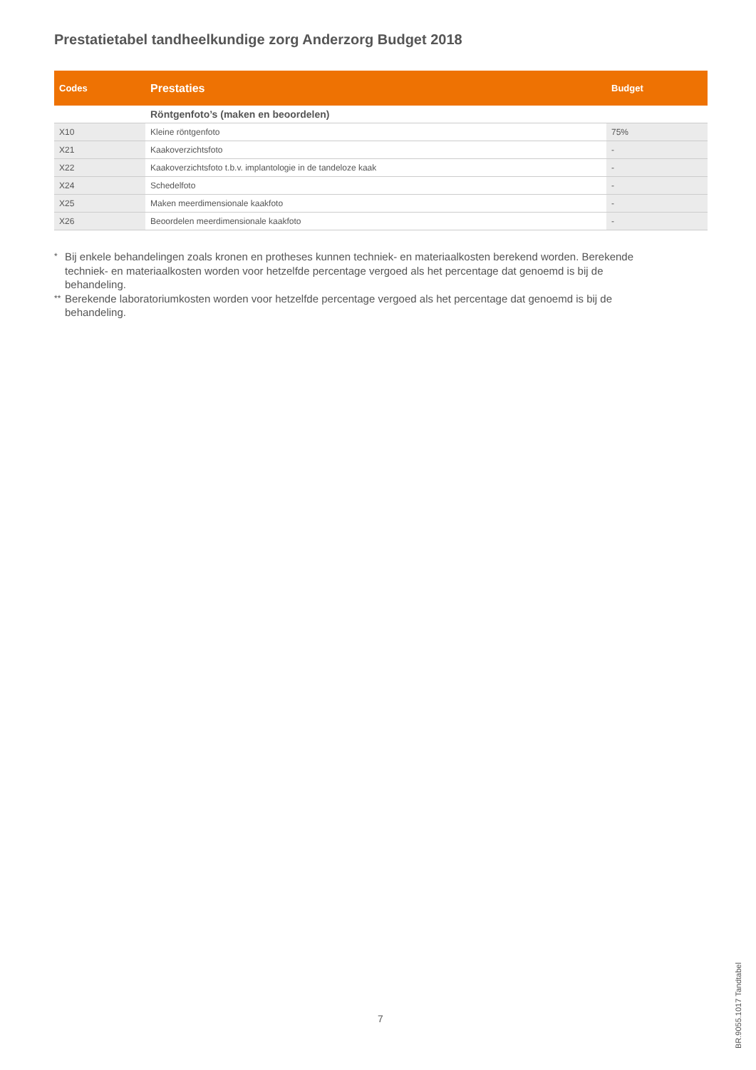Prestatietabel tandheelkundige zorg Anderzorg Budget 2018
| Codes | Prestaties | Budget |
| --- | --- | --- |
| | Röntgenfoto’s (maken en beoordelen) | |
| X10 | Kleine röntgenfoto | 75% |
| X21 | Kaakoverzichtsfoto | - |
| X22 | Kaakoverzichtsfoto t.b.v. implantologie in de tandeloze kaak | - |
| X24 | Schedelfoto | - |
| X25 | Maken meerdimensionale kaakfoto | - |
| X26 | Beoordelen meerdimensionale kaakfoto | - |
* Bij enkele behandelingen zoals kronen en protheses kunnen techniek- en materiaalkosten berekend worden. Berekende techniek- en materiaalkosten worden voor hetzelfde percentage vergoed als het percentage dat genoemd is bij de behandeling.
** Berekende laboratoriumkosten worden voor hetzelfde percentage vergoed als het percentage dat genoemd is bij de behandeling.
7
BR.9055.1017 Tandtabel